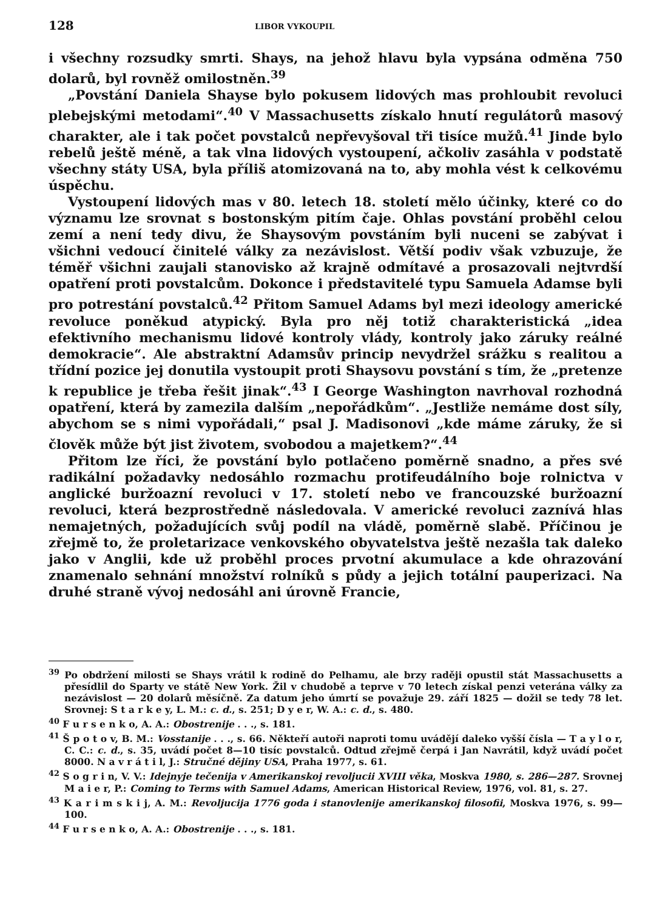128 LIBOR VYKOUPIL
i všechny rozsudky smrti. Shays, na jehož hlavu byla vypsána odměna 750 dolarů, byl rovněž omilostněn.<sup>39</sup>
„Povstání Daniela Shayse bylo pokusem lidových mas prohloubit revoluci plebejskými metodami“.<sup>40</sup> V Massachusetts získalo hnutí regulátorů masový charakter, ale i tak počet povstalců nepřevyšoval tři tisíce mužů.<sup>41</sup> Jinde bylo rebelů ještě méně, a tak vlna lidových vystoupení, ačkoliv zasáhla v podstatě všechny státy USA, byla příliš atomizovaná na to, aby mohla vést k celkovému úspěchu.
Vystoupení lidových mas v 80. letech 18. století mělo účinky, které co do významu lze srovnat s bostonským pitím čaje. Ohlas povstání proběhl celou zemí a není tedy divu, že Shaysovým povstáním byli nuceni se zabývat i všichni vedoucí činitelé války za nezávislost. Větší podiv však vzbuzuje, že téměř všichni zaujali stanovisko až krajně odmítavé a prosazovali nejtvrdší opatření proti povstalcům. Dokonce i představitelé typu Samuela Adamse byli pro potrestání povstalců.<sup>42</sup> Přitom Samuel Adams byl mezi ideology americké revoluce poněkud atypický. Byla pro něj totiž charakteristická „idea efektivního mechanismu lidové kontroly vlády, kontroly jako záruky reálné demokracie“. Ale abstraktní Adamsův princip nevydržel srážku s realitou a třídní pozice jej donutila vystoupit proti Shaysovu povstání s tím, že „pretenze k republice je třeba řešit jinak“.<sup>43</sup> I George Washington navrhoval rozhodná opatření, která by zamezila dalším „nepořádkům“. „Jestliže nemáme dost síly, abychom se s nimi vypořádali,“ psal J. Madisonovi „kde máme záruky, že si člověk může být jist životem, svobodou a majetkem?“.<sup>44</sup>
Přitom lze říci, že povstání bylo potlačeno poměrně snadno, a přes své radikální požadavky nedosáhlo rozmachu protifeudálního boje rolnictva v anglické buržoazní revoluci v 17. století nebo ve francouzské buržoazní revoluci, která bezprostředně následovala. V americké revoluci zaznívá hlas nemajetných, požadujících svůj podíl na vládě, poměrně slabě. Příčinou je zřejmě to, že proletarizace venkovského obyvatelstva ještě nezašla tak daleko jako v Anglii, kde už proběhl proces prvotní akumulace a kde ohrazování znamenalo sehnání množství rolníků s půdy a jejich totální pauperizaci. Na druhé straně vývoj nedosáhl ani úrovně Francie,
<sup>39</sup> Po obdržení milosti se Shays vrátil k rodině do Pelhamu, ale brzy raději opustil stát Massachusetts a přesídlil do Sparty ve státě New York. Žil v chudobě a teprve v 70 letech získal penzi veterána války za nezávislost — 20 dolarů měsíčně. Za datum jeho úmrtí se považuje 29. září 1825 — dožil se tedy 78 let. Srovnej: S t a r k e y, L. M.: c. d., s. 251; D y e r, W. A.: c. d., s. 480.
<sup>40</sup> F u r s e n k o, A. A.: Obostrenije . . ., s. 181.
<sup>41</sup> Š p o t o v, B. M.: Vosstanije . . ., s. 66. Někteří autoři naproti tomu uvádějí daleko vyšší čísla — T a y l o r, C. C.: c. d., s. 35, uvádí počet 8—10 tisíc povstalců. Odtud zřejmě čerpá i Jan Navrátil, když uvádí počet 8000. N a v r á t i l, J.: Stručné dějiny USA, Praha 1977, s. 61.
<sup>42</sup> S o g r i n, V. V.: Idejnyje tečenija v Amerikanskoj revoljucii XVIII věka, Moskva 1980, s. 286—287. Srovnej M a i e r, P.: Coming to Terms with Samuel Adams, American Historical Review, 1976, vol. 81, s. 27.
<sup>43</sup> K a r i m s k i j, A. M.: Revoljucija 1776 goda i stanovlenije amerikanskoj filosofii, Moskva 1976, s. 99—100.
<sup>44</sup> F u r s e n k o, A. A.: Obostrenije . . ., s. 181.